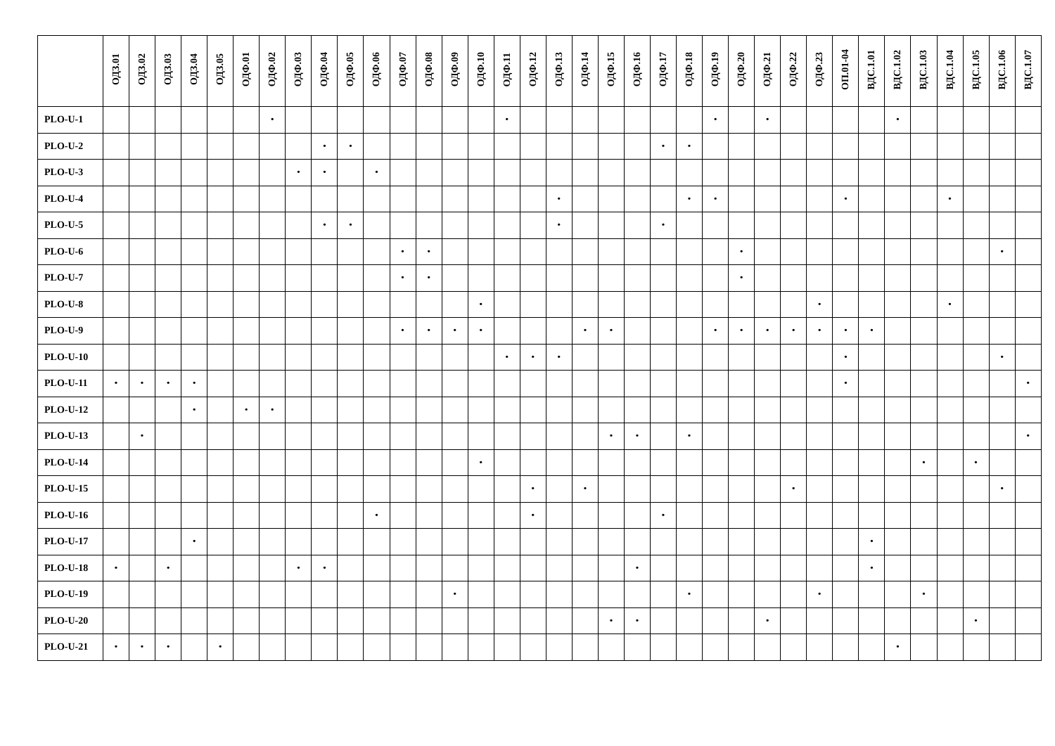| | ОДЗ.01 | ОДЗ.02 | ОДЗ.03 | ОДЗ.04 | ОДЗ.05 | ОДФ.01 | ОДФ.02 | ОДФ.03 | ОДФ.04 | ОДФ.05 | ОДФ.06 | ОДФ.07 | ОДФ.08 | ОДФ.09 | ОДФ.10 | ОДФ.11 | ОДФ.12 | ОДФ.13 | ОДФ.14 | ОДФ.15 | ОДФ.16 | ОДФ.17 | ОДФ.18 | ОДФ.19 | ОДФ.20 | ОДФ.21 | ОДФ.22 | ОДФ.23 | ОП.01-04 | ВДС.1.01 | ВДС.1.02 | ВДС.1.03 | ВДС.1.04 | ВДС.1.05 | ВДС.1.06 | ВДС.1.07 |
| --- | --- | --- | --- | --- | --- | --- | --- | --- | --- | --- | --- | --- | --- | --- | --- | --- | --- | --- | --- | --- | --- | --- | --- | --- | --- | --- | --- | --- | --- | --- | --- | --- | --- | --- | --- | --- |
| PLO-U-1 | | | | | | | • | | | | | | | | | • | | | | | | | | • | | • | | | | | • | | | | | |
| PLO-U-2 | | | | | | | | | • | • | | | | | | | | | | | | • | • | | | | | | | | | | | | | |
| PLO-U-3 | | | | | | | | • | • | | • | | | | | | | | | | | | | | | | | | | | | | | | | |
| PLO-U-4 | | | | | | | | | | | | | | | | | | • | | | | | • | • | | | | | • | | | | • | | | |
| PLO-U-5 | | | | | | | | | • | • | | | | | | | | • | | | | • | | | | | | | | | | | | | | |
| PLO-U-6 | | | | | | | | | | | | • | • | | | | | | | | | | | | • | | | | | | | | | | • | |
| PLO-U-7 | | | | | | | | | | | | • | • | | | | | | | | | | | | • | | | | | | | | | | | |
| PLO-U-8 | | | | | | | | | | | | | | | • | | | | | | | | | | | | | • | | | | | • | | | |
| PLO-U-9 | | | | | | | | | | | | • | • | • | • | | | | • | • | | | | • | • | • | • | • | • | • | | | | | | |
| PLO-U-10 | | | | | | | | | | | | | | | | • | • | • | | | | | | | | | | | • | | | | | | • | |
| PLO-U-11 | • | • | • | • | | | | | | | | | | | | | | | | | | | | | | | | | • | | | | | | | • |
| PLO-U-12 | | | | • | | • | • | | | | | | | | | | | | | | | | | | | | | | | | | | | | | |
| PLO-U-13 | | • | | | | | | | | | | | | | | | | | | • | • | | • | | | | | | | | | | | | | • |
| PLO-U-14 | | | | | | | | | | | | | | | • | | | | | | | | | | | | | | | | | • | | • | | |
| PLO-U-15 | | | | | | | | | | | | | | | | | • | | • | | | | | | | | • | | | | | | | | • | |
| PLO-U-16 | | | | | | | | | | | • | | | | | | • | | | | | • | | | | | | | | | | | | | | |
| PLO-U-17 | | | | • | | | | | | | | | | | | | | | | | | | | | | | | | | • | | | | | | |
| PLO-U-18 | • | | • | | | | | • | • | | | | | | | | | | | | • | | | | | | | | | • | | | | | | |
| PLO-U-19 | | | | | | | | | | | | | | • | | | | | | | | | • | | | | | • | | | | • | | | | |
| PLO-U-20 | | | | | | | | | | | | | | | | | | | | • | • | | | | | • | | | | | | | | • | | |
| PLO-U-21 | • | • | • | | • | | | | | | | | | | | | | | | | | | | | | | | | | | • | | | | | |